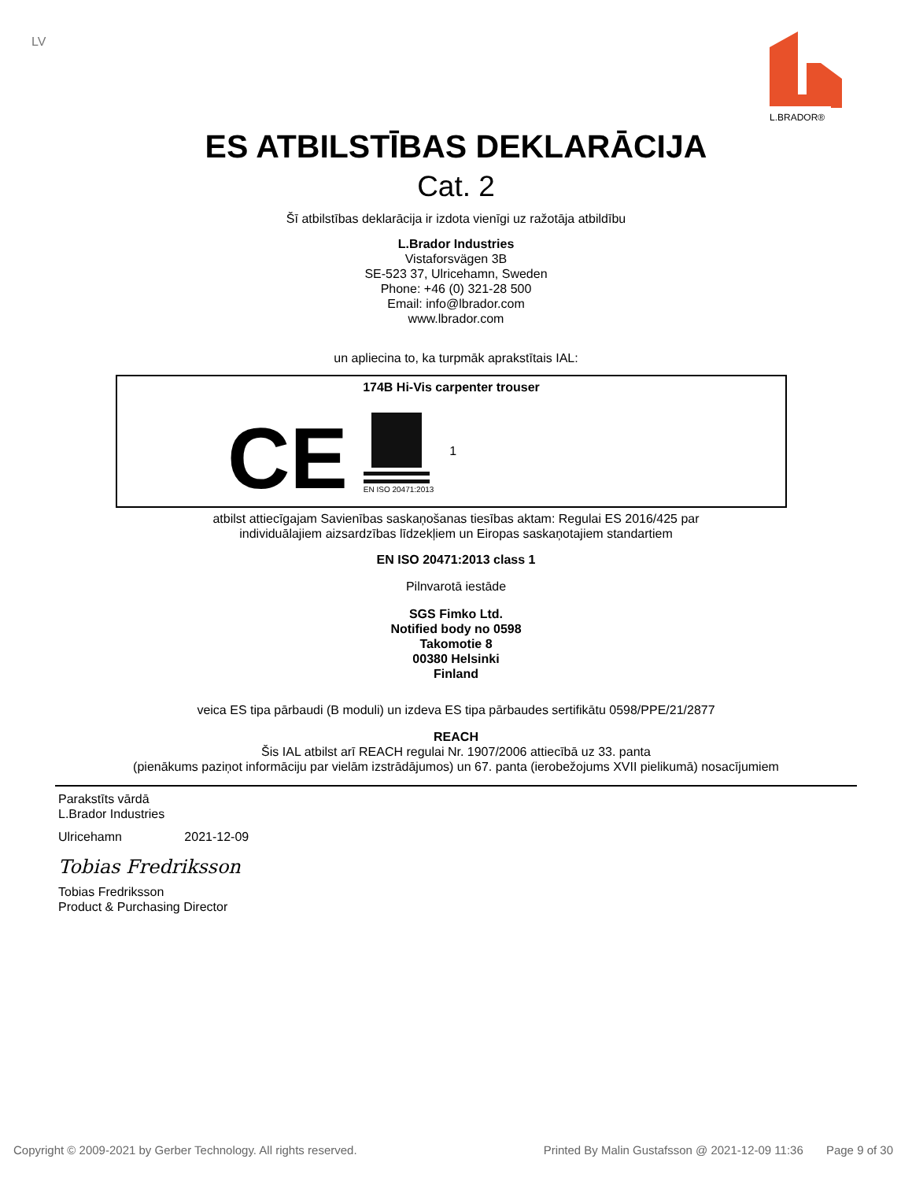LV
L.BRADOR®
ES ATBILSTĪBAS DEKLARĀCIJA
Cat. 2
Šī atbilstības deklarācija ir izdota vienīgi uz ražotāja atbildību
L.Brador Industries
Vistaforsvägen 3B
SE-523 37, Ulricehamn, Sweden
Phone: +46 (0) 321-28 500
Email: info@lbrador.com
www.lbrador.com
un apliecina to, ka turpmāk aprakstītais IAL:
174B Hi-Vis carpenter trouser
CE
EN ISO 20471:2013
1
atbilst attiecīgajam Savienības saskaņošanas tiesības aktam: Regulai ES 2016/425 par
individuālajiem aizsardzības līdzekļiem un Eiropas saskaņotajiem standartiem
EN ISO 20471:2013 class 1
Pilnvarotā iestāde
SGS Fimko Ltd.
Notified body no 0598
Takomotie 8
00380 Helsinki
Finland
veica ES tipa pārbaudi (B moduli) un izdeva ES tipa pārbaudes sertifikātu 0598/PPE/21/2877
REACH
Šis IAL atbilst arī REACH regulai Nr. 1907/2006 attiecībā uz 33. panta
(pienākums paziņot informāciju par vielām izstrādājumos) un 67. panta (ierobežojums XVII pielikumā) nosacījumiem
Parakstīts vārdā
L.Brador Industries
Ulricehamn 2021-12-09
Tobias Fredriksson
Tobias Fredriksson
Product & Purchasing Director
Copyright © 2009-2021 by Gerber Technology. All rights reserved. Printed By Malin Gustafsson @ 2021-12-09 11:36 Page 9 of 30